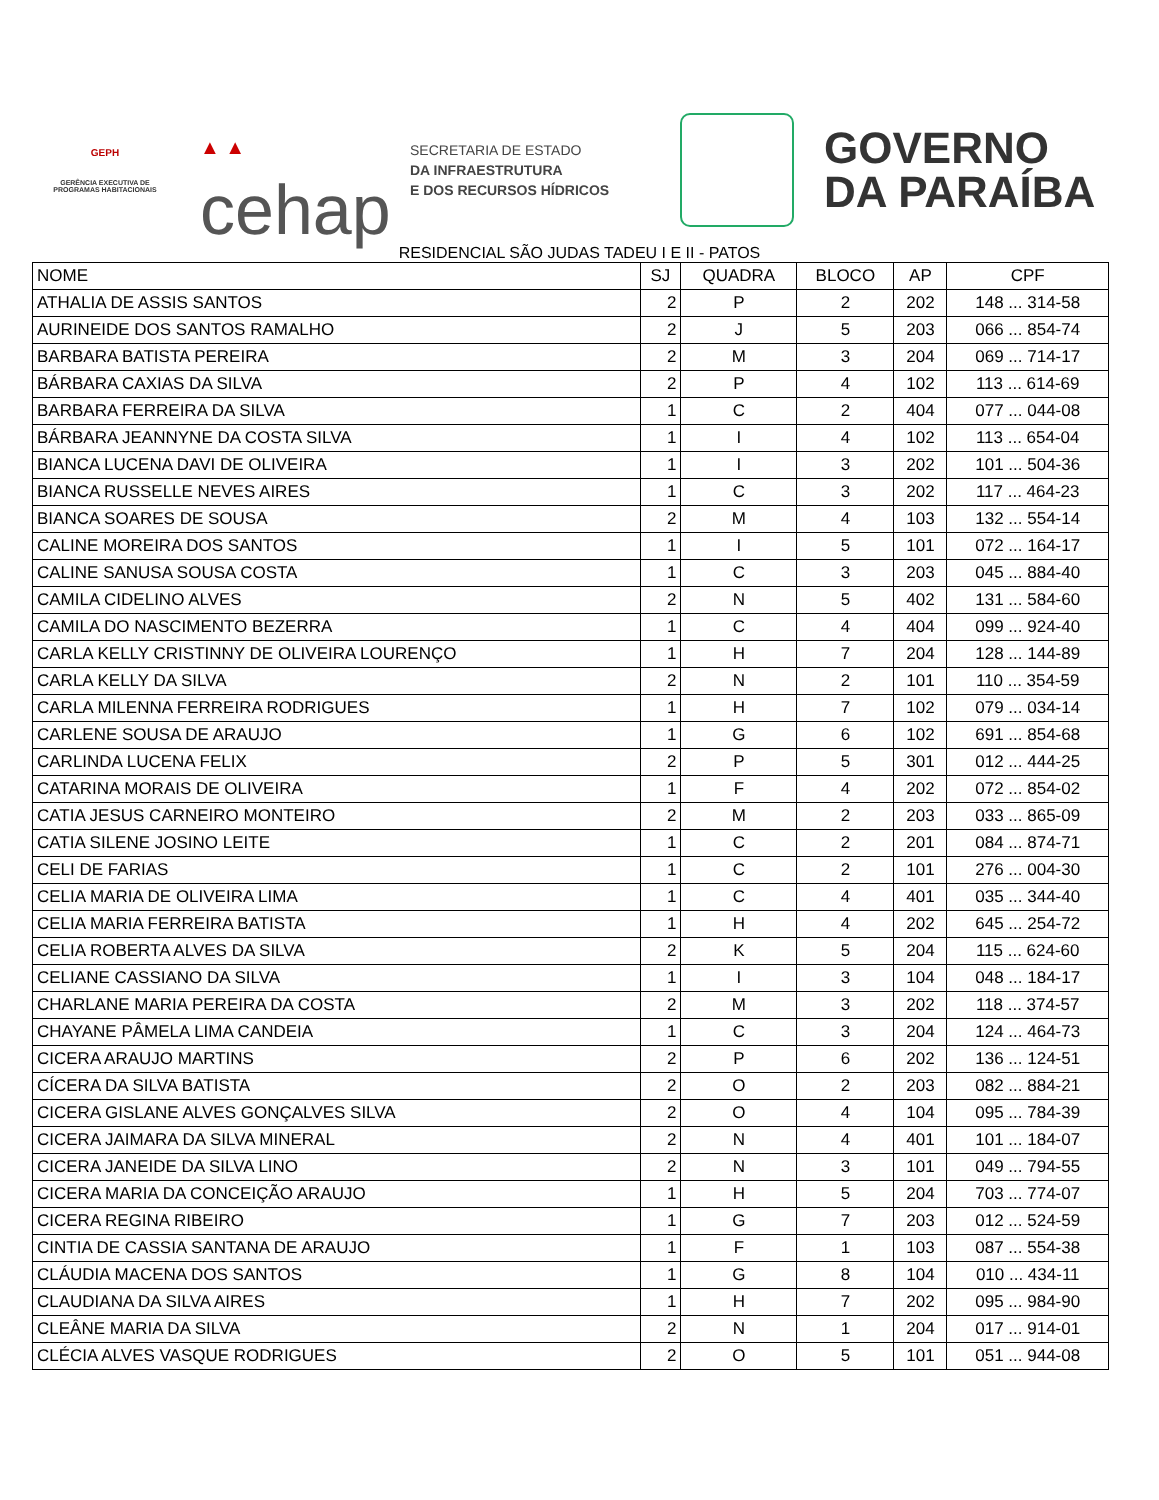GEPH
GERÊNCIA EXECUTIVA DE PROGRAMAS HABITACIONAIS
▲ ▲
cehap
SECRETARIA DE ESTADO
DA INFRAESTRUTURA
E DOS RECURSOS HÍDRICOS
GOVERNO
DA PARAÍBA
RESIDENCIAL SÃO JUDAS TADEU I E II - PATOS
| NOME | SJ | QUADRA | BLOCO | AP | CPF |
| --- | --- | --- | --- | --- | --- |
| ATHALIA DE ASSIS SANTOS | 2 | P | 2 | 202 | 148 ... 314-58 |
| AURINEIDE DOS SANTOS RAMALHO | 2 | J | 5 | 203 | 066 ... 854-74 |
| BARBARA BATISTA PEREIRA | 2 | M | 3 | 204 | 069 ... 714-17 |
| BÁRBARA CAXIAS DA SILVA | 2 | P | 4 | 102 | 113 ... 614-69 |
| BARBARA FERREIRA DA SILVA | 1 | C | 2 | 404 | 077 ... 044-08 |
| BÁRBARA JEANNYNE DA COSTA SILVA | 1 | I | 4 | 102 | 113 ... 654-04 |
| BIANCA LUCENA DAVI DE OLIVEIRA | 1 | I | 3 | 202 | 101 ... 504-36 |
| BIANCA RUSSELLE NEVES AIRES | 1 | C | 3 | 202 | 117 ... 464-23 |
| BIANCA SOARES DE SOUSA | 2 | M | 4 | 103 | 132 ... 554-14 |
| CALINE MOREIRA DOS SANTOS | 1 | I | 5 | 101 | 072 ... 164-17 |
| CALINE SANUSA SOUSA COSTA | 1 | C | 3 | 203 | 045 ... 884-40 |
| CAMILA CIDELINO ALVES | 2 | N | 5 | 402 | 131 ... 584-60 |
| CAMILA DO NASCIMENTO BEZERRA | 1 | C | 4 | 404 | 099 ... 924-40 |
| CARLA KELLY CRISTINNY DE OLIVEIRA LOURENÇO | 1 | H | 7 | 204 | 128 ... 144-89 |
| CARLA KELLY DA SILVA | 2 | N | 2 | 101 | 110 ... 354-59 |
| CARLA MILENNA FERREIRA RODRIGUES | 1 | H | 7 | 102 | 079 ... 034-14 |
| CARLENE SOUSA DE ARAUJO | 1 | G | 6 | 102 | 691 ... 854-68 |
| CARLINDA LUCENA FELIX | 2 | P | 5 | 301 | 012 ... 444-25 |
| CATARINA MORAIS DE OLIVEIRA | 1 | F | 4 | 202 | 072 ... 854-02 |
| CATIA JESUS CARNEIRO MONTEIRO | 2 | M | 2 | 203 | 033 ... 865-09 |
| CATIA SILENE JOSINO LEITE | 1 | C | 2 | 201 | 084 ... 874-71 |
| CELI DE FARIAS | 1 | C | 2 | 101 | 276 ... 004-30 |
| CELIA MARIA DE OLIVEIRA LIMA | 1 | C | 4 | 401 | 035 ... 344-40 |
| CELIA MARIA FERREIRA BATISTA | 1 | H | 4 | 202 | 645 ... 254-72 |
| CELIA ROBERTA ALVES DA SILVA | 2 | K | 5 | 204 | 115 ... 624-60 |
| CELIANE CASSIANO DA SILVA | 1 | I | 3 | 104 | 048 ... 184-17 |
| CHARLANE MARIA PEREIRA DA COSTA | 2 | M | 3 | 202 | 118 ... 374-57 |
| CHAYANE PÂMELA LIMA CANDEIA | 1 | C | 3 | 204 | 124 ... 464-73 |
| CICERA ARAUJO MARTINS | 2 | P | 6 | 202 | 136 ... 124-51 |
| CÍCERA DA SILVA BATISTA | 2 | O | 2 | 203 | 082 ... 884-21 |
| CICERA GISLANE ALVES GONÇALVES SILVA | 2 | O | 4 | 104 | 095 ... 784-39 |
| CICERA JAIMARA DA SILVA MINERAL | 2 | N | 4 | 401 | 101 ... 184-07 |
| CICERA JANEIDE DA SILVA LINO | 2 | N | 3 | 101 | 049 ... 794-55 |
| CICERA MARIA DA CONCEIÇÃO ARAUJO | 1 | H | 5 | 204 | 703 ... 774-07 |
| CICERA REGINA RIBEIRO | 1 | G | 7 | 203 | 012 ... 524-59 |
| CINTIA DE CASSIA SANTANA DE ARAUJO | 1 | F | 1 | 103 | 087 ... 554-38 |
| CLÁUDIA MACENA DOS SANTOS | 1 | G | 8 | 104 | 010 ... 434-11 |
| CLAUDIANA DA SILVA AIRES | 1 | H | 7 | 202 | 095 ... 984-90 |
| CLEÂNE MARIA DA SILVA | 2 | N | 1 | 204 | 017 ... 914-01 |
| CLÉCIA ALVES VASQUE RODRIGUES | 2 | O | 5 | 101 | 051 ... 944-08 |